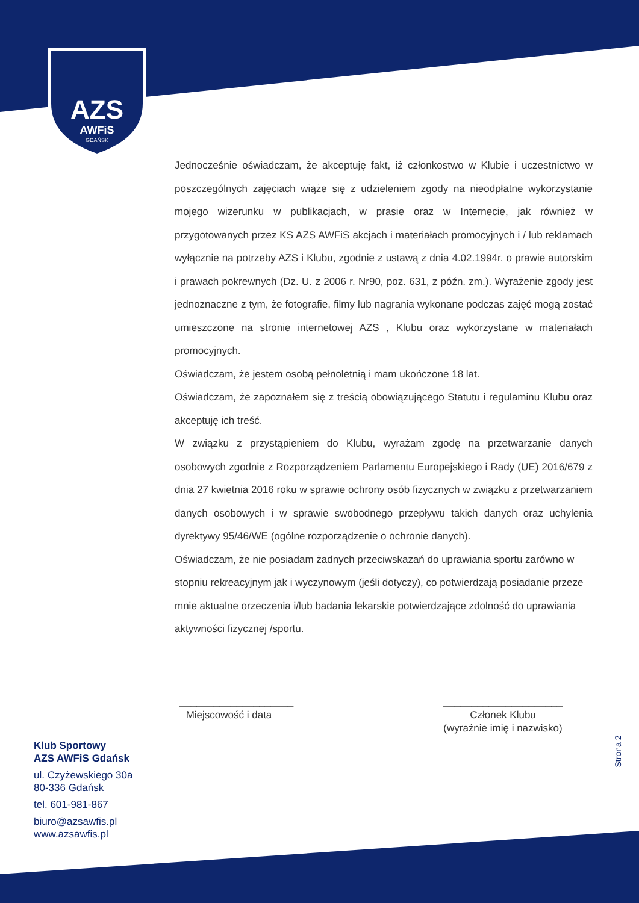AZS
AWFiS
GDAŃSK
Jednocześnie oświadczam, że akceptuję fakt, iż członkostwo w Klubie i uczestnictwo w poszczególnych zajęciach wiąże się z udzieleniem zgody na nieodpłatne wykorzystanie mojego wizerunku w publikacjach, w prasie oraz w Internecie, jak również w przygotowanych przez KS AZS AWFiS akcjach i materiałach promocyjnych i / lub reklamach wyłącznie na potrzeby AZS i Klubu, zgodnie z ustawą z dnia 4.02.1994r. o prawie autorskim i prawach pokrewnych (Dz. U. z 2006 r. Nr90, poz. 631, z późn. zm.). Wyrażenie zgody jest jednoznaczne z tym, że fotografie, filmy lub nagrania wykonane podczas zajęć mogą zostać umieszczone na stronie internetowej AZS , Klubu oraz wykorzystane w materiałach promocyjnych.
Oświadczam, że jestem osobą pełnoletnią i mam ukończone 18 lat.
Oświadczam, że zapoznałem się z treścią obowiązującego Statutu i regulaminu Klubu oraz akceptuję ich treść.
W związku z przystąpieniem do Klubu, wyrażam zgodę na przetwarzanie danych osobowych zgodnie z Rozporządzeniem Parlamentu Europejskiego i Rady (UE) 2016/679 z dnia 27 kwietnia 2016 roku w sprawie ochrony osób fizycznych w związku z przetwarzaniem danych osobowych i w sprawie swobodnego przepływu takich danych oraz uchylenia dyrektywy 95/46/WE (ogólne rozporządzenie o ochronie danych).
Oświadczam, że nie posiadam żadnych przeciwskazań do uprawiania sportu zarówno w stopniu rekreacyjnym jak i wyczynowym (jeśli dotyczy), co potwierdzają posiadanie przeze mnie aktualne orzeczenia i/lub badania lekarskie potwierdzające zdolność do uprawiania aktywności fizycznej /sportu.
____________________
Miejscowość i data
_____________________
Członek Klubu
(wyraźnie imię i nazwisko)
Klub Sportowy
AZS AWFiS Gdańsk
ul. Czyżewskiego 30a
80-336 Gdańsk
tel. 601-981-867
biuro@azsawfis.pl
www.azsawfis.pl
Strona 2